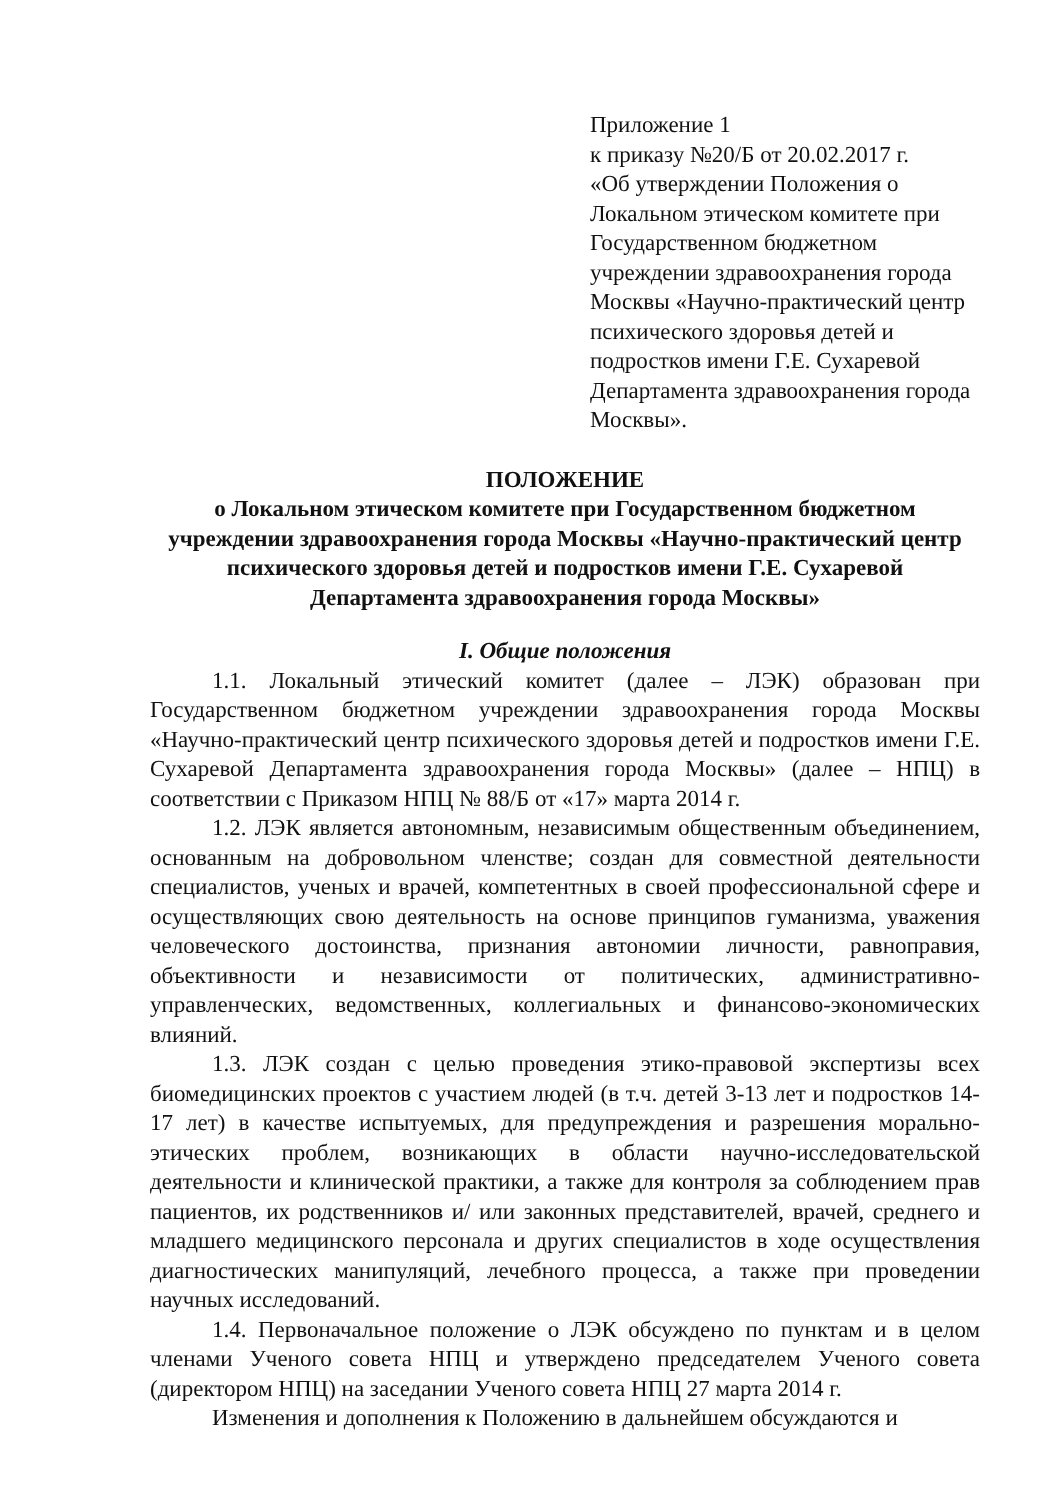Приложение 1
к приказу №20/Б от 20.02.2017 г.
«Об утверждении Положения о Локальном этическом комитете при Государственном бюджетном учреждении здравоохранения города Москвы «Научно-практический центр психического здоровья детей и подростков имени Г.Е. Сухаревой Департамента здравоохранения города Москвы».
ПОЛОЖЕНИЕ
о Локальном этическом комитете при Государственном бюджетном учреждении здравоохранения города Москвы «Научно-практический центр психического здоровья детей и подростков имени Г.Е. Сухаревой Департамента здравоохранения города Москвы»
I. Общие положения
1.1. Локальный этический комитет (далее – ЛЭК) образован при Государственном бюджетном учреждении здравоохранения города Москвы «Научно-практический центр психического здоровья детей и подростков имени Г.Е. Сухаревой Департамента здравоохранения города Москвы» (далее – НПЦ) в соответствии с Приказом НПЦ № 88/Б от «17» марта 2014 г.
1.2. ЛЭК является автономным, независимым общественным объединением, основанным на добровольном членстве; создан для совместной деятельности специалистов, ученых и врачей, компетентных в своей профессиональной сфере и осуществляющих свою деятельность на основе принципов гуманизма, уважения человеческого достоинства, признания автономии личности, равноправия, объективности и независимости от политических, административно-управленческих, ведомственных, коллегиальных и финансово-экономических влияний.
1.3. ЛЭК создан с целью проведения этико-правовой экспертизы всех биомедицинских проектов с участием людей (в т.ч. детей 3-13 лет и подростков 14-17 лет) в качестве испытуемых, для предупреждения и разрешения морально-этических проблем, возникающих в области научно-исследовательской деятельности и клинической практики, а также для контроля за соблюдением прав пациентов, их родственников и/ или законных представителей, врачей, среднего и младшего медицинского персонала и других специалистов в ходе осуществления диагностических манипуляций, лечебного процесса, а также при проведении научных исследований.
1.4. Первоначальное положение о ЛЭК обсуждено по пунктам и в целом членами Ученого совета НПЦ и утверждено председателем Ученого совета (директором НПЦ) на заседании Ученого совета НПЦ 27 марта 2014 г.
Изменения и дополнения к Положению в дальнейшем обсуждаются и